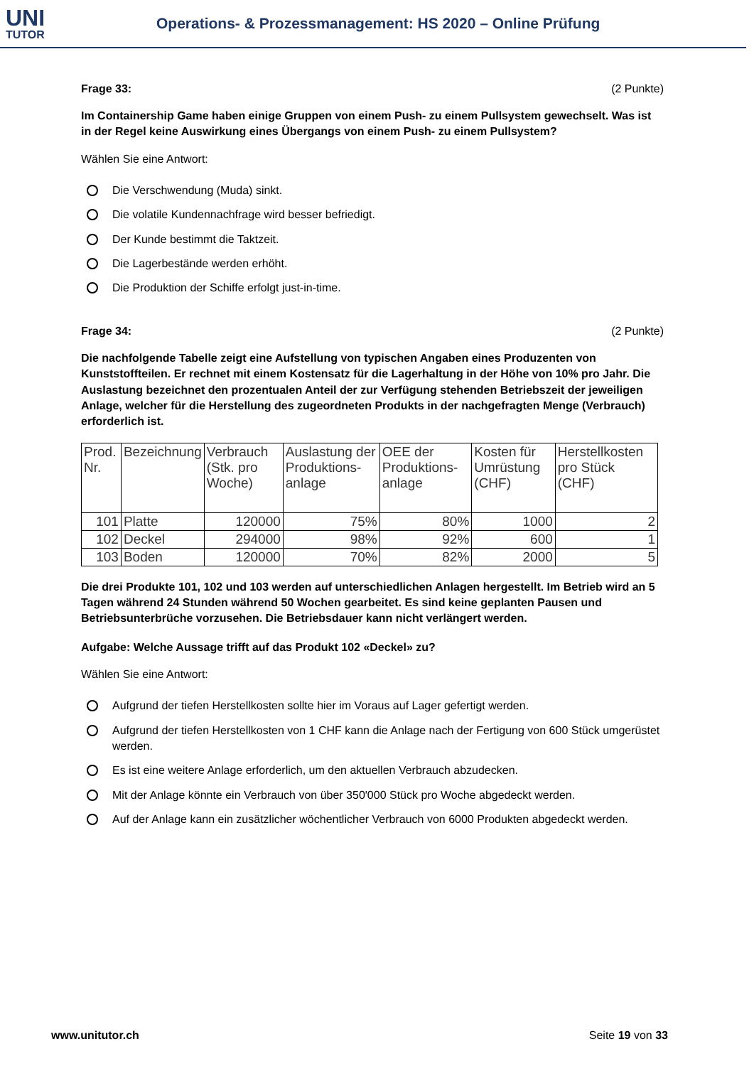UNI
TUTOR
Operations- & Prozessmanagement: HS 2020 – Online Prüfung
Frage 33: (2 Punkte)
Im Containership Game haben einige Gruppen von einem Push- zu einem Pullsystem gewechselt. Was ist in der Regel keine Auswirkung eines Übergangs von einem Push- zu einem Pullsystem?
Wählen Sie eine Antwort:
Die Verschwendung (Muda) sinkt.
Die volatile Kundennachfrage wird besser befriedigt.
Der Kunde bestimmt die Taktzeit.
Die Lagerbestände werden erhöht.
Die Produktion der Schiffe erfolgt just-in-time.
Frage 34: (2 Punkte)
Die nachfolgende Tabelle zeigt eine Aufstellung von typischen Angaben eines Produzenten von Kunststoffteilen. Er rechnet mit einem Kostensatz für die Lagerhaltung in der Höhe von 10% pro Jahr. Die Auslastung bezeichnet den prozentualen Anteil der zur Verfügung stehenden Betriebszeit der jeweiligen Anlage, welcher für die Herstellung des zugeordneten Produkts in der nachgefragten Menge (Verbrauch) erforderlich ist.
| Prod. Nr. | Bezeichnung | Verbrauch (Stk. pro Woche) | Auslastung der Produktions-anlage | OEE der Produktions-anlage | Kosten für Umrüstung (CHF) | Herstellkosten pro Stück (CHF) |
| --- | --- | --- | --- | --- | --- | --- |
| 101 | Platte | 120000 | 75% | 80% | 1000 | 2 |
| 102 | Deckel | 294000 | 98% | 92% | 600 | 1 |
| 103 | Boden | 120000 | 70% | 82% | 2000 | 5 |
Die drei Produkte 101, 102 und 103 werden auf unterschiedlichen Anlagen hergestellt. Im Betrieb wird an 5 Tagen während 24 Stunden während 50 Wochen gearbeitet. Es sind keine geplanten Pausen und Betriebsunterbrüche vorzusehen. Die Betriebsdauer kann nicht verlängert werden.
Aufgabe: Welche Aussage trifft auf das Produkt 102 «Deckel» zu?
Wählen Sie eine Antwort:
Aufgrund der tiefen Herstellkosten sollte hier im Voraus auf Lager gefertigt werden.
Aufgrund der tiefen Herstellkosten von 1 CHF kann die Anlage nach der Fertigung von 600 Stück umgerüstet werden.
Es ist eine weitere Anlage erforderlich, um den aktuellen Verbrauch abzudecken.
Mit der Anlage könnte ein Verbrauch von über 350'000 Stück pro Woche abgedeckt werden.
Auf der Anlage kann ein zusätzlicher wöchentlicher Verbrauch von 6000 Produkten abgedeckt werden.
www.unitutor.ch Seite 19 von 33